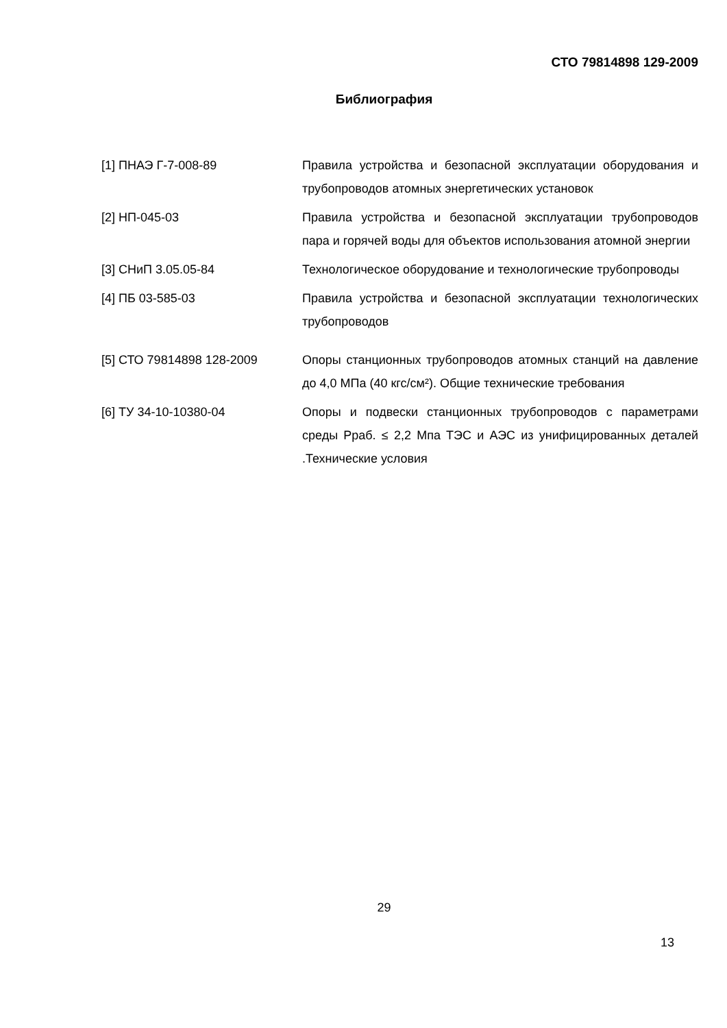СТО 79814898 129-2009
Библиография
[1] ПНАЭ Г-7-008-89 Правила устройства и безопасной эксплуатации оборудования и трубопроводов атомных энергетических установок
[2] НП-045-03 Правила устройства и безопасной эксплуатации трубопроводов пара и горячей воды для объектов использования атомной энергии
[3] СНиП 3.05.05-84 Технологическое оборудование и технологические трубопроводы
[4] ПБ 03-585-03 Правила устройства и безопасной эксплуатации технологических трубопроводов
[5] СТО 79814898 128-2009 Опоры станционных трубопроводов атомных станций на давление до 4,0 МПа (40 кгс/см²). Общие технические требования
[6] ТУ 34-10-10380-04 Опоры и подвески станционных трубопроводов с параметрами среды Рраб. ≤ 2,2 Мпа ТЭС и АЭС из унифицированных деталей .Технические условия
29
13